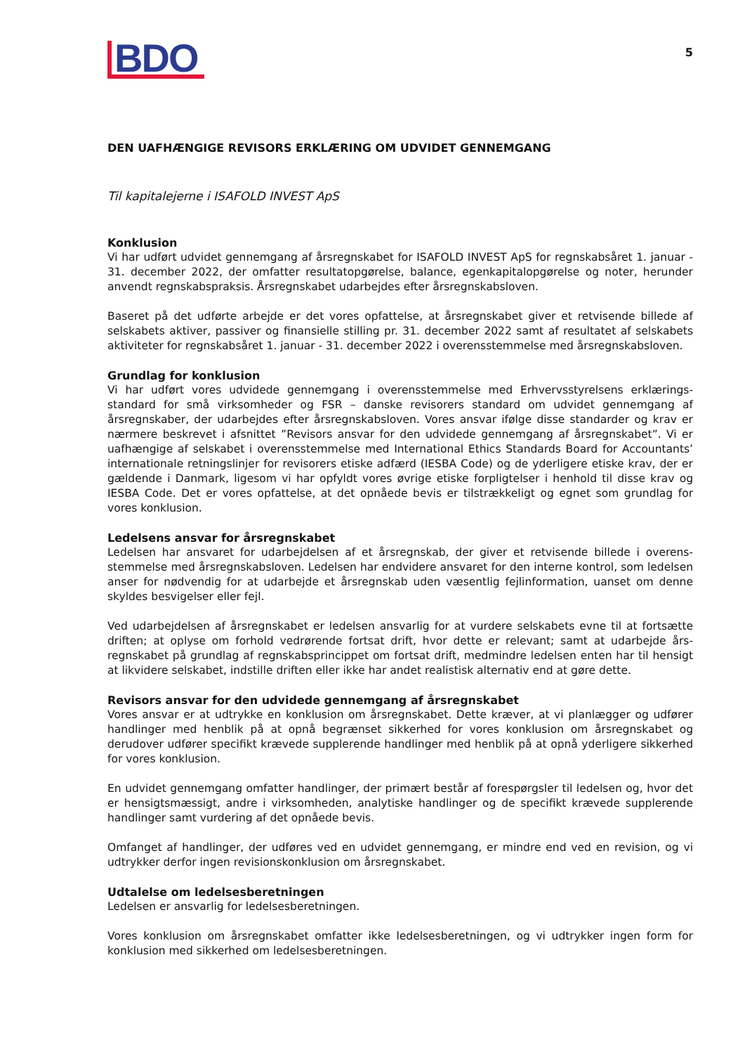BDO
5
DEN UAFHÆNGIGE REVISORS ERKLÆRING OM UDVIDET GENNEMGANG
Til kapitalejerne i ISAFOLD INVEST ApS
Konklusion
Vi har udført udvidet gennemgang af årsregnskabet for ISAFOLD INVEST ApS for regnskabsåret 1. januar - 31. december 2022, der omfatter resultatopgørelse, balance, egenkapitalopgørelse og noter, herunder anvendt regnskabspraksis. Årsregnskabet udarbejdes efter årsregnskabsloven.
Baseret på det udførte arbejde er det vores opfattelse, at årsregnskabet giver et retvisende billede af selskabets aktiver, passiver og finansielle stilling pr. 31. december 2022 samt af resultatet af selskabets aktiviteter for regnskabsåret 1. januar - 31. december 2022 i overensstemmelse med årsregnskabsloven.
Grundlag for konklusion
Vi har udført vores udvidede gennemgang i overensstemmelse med Erhvervsstyrelsens erklærings-standard for små virksomheder og FSR – danske revisorers standard om udvidet gennemgang af årsregnskaber, der udarbejdes efter årsregnskabsloven. Vores ansvar ifølge disse standarder og krav er nærmere beskrevet i afsnittet ”Revisors ansvar for den udvidede gennemgang af årsregnskabet”. Vi er uafhængige af selskabet i overensstemmelse med International Ethics Standards Board for Accountants’ internationale retningslinjer for revisorers etiske adfærd (IESBA Code) og de yderligere etiske krav, der er gældende i Danmark, ligesom vi har opfyldt vores øvrige etiske forpligtelser i henhold til disse krav og IESBA Code. Det er vores opfattelse, at det opnåede bevis er tilstrækkeligt og egnet som grundlag for vores konklusion.
Ledelsens ansvar for årsregnskabet
Ledelsen har ansvaret for udarbejdelsen af et årsregnskab, der giver et retvisende billede i overens-stemmelse med årsregnskabsloven. Ledelsen har endvidere ansvaret for den interne kontrol, som ledelsen anser for nødvendig for at udarbejde et årsregnskab uden væsentlig fejlinformation, uanset om denne skyldes besvigelser eller fejl.
Ved udarbejdelsen af årsregnskabet er ledelsen ansvarlig for at vurdere selskabets evne til at fortsætte driften; at oplyse om forhold vedrørende fortsat drift, hvor dette er relevant; samt at udarbejde års-regnskabet på grundlag af regnskabsprincippet om fortsat drift, medmindre ledelsen enten har til hensigt at likvidere selskabet, indstille driften eller ikke har andet realistisk alternativ end at gøre dette.
Revisors ansvar for den udvidede gennemgang af årsregnskabet
Vores ansvar er at udtrykke en konklusion om årsregnskabet. Dette kræver, at vi planlægger og udfører handlinger med henblik på at opnå begrænset sikkerhed for vores konklusion om årsregnskabet og derudover udfører specifikt krævede supplerende handlinger med henblik på at opnå yderligere sikkerhed for vores konklusion.
En udvidet gennemgang omfatter handlinger, der primært består af forespørgsler til ledelsen og, hvor det er hensigtsmæssigt, andre i virksomheden, analytiske handlinger og de specifikt krævede supplerende handlinger samt vurdering af det opnåede bevis.
Omfanget af handlinger, der udføres ved en udvidet gennemgang, er mindre end ved en revision, og vi udtrykker derfor ingen revisionskonklusion om årsregnskabet.
Udtalelse om ledelsesberetningen
Ledelsen er ansvarlig for ledelsesberetningen.
Vores konklusion om årsregnskabet omfatter ikke ledelsesberetningen, og vi udtrykker ingen form for konklusion med sikkerhed om ledelsesberetningen.